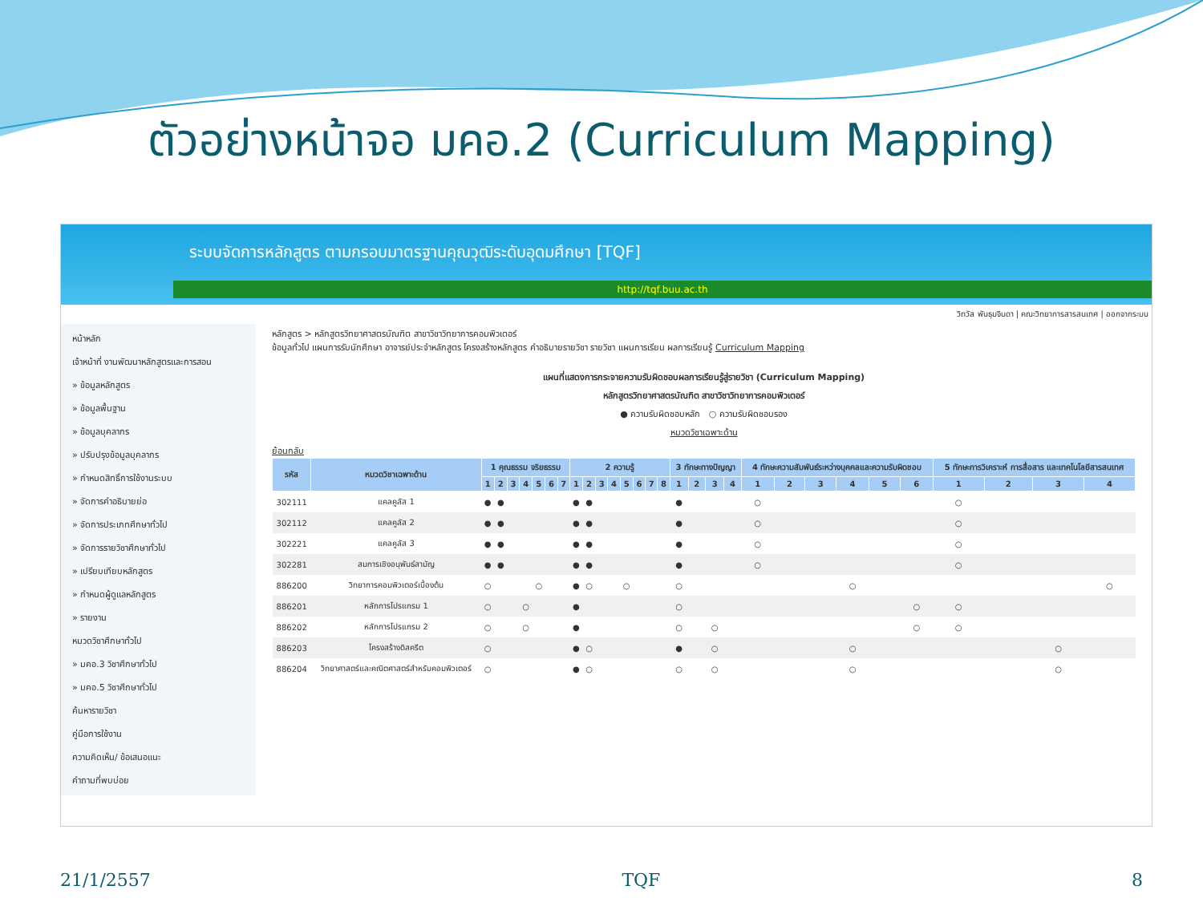ตัวอย่างหน้าจอ มคอ.2 (Curriculum Mapping)
ระบบจัดการหลักสูตร ตามกรอบมาตรฐานคุณวุฒิระดับอุดมศึกษา [TQF]
http://tqf.buu.ac.th
วิทวัส พันธุมจินดา | คณะวิทยาการสารสนเทศ | ออกจากระบบ
หน้าหลัก
เจ้าหน้าที่ งานพัฒนาหลักสูตรและการสอน
» ข้อมูลหลักสูตร
» ข้อมูลพื้นฐาน
» ข้อมูลบุคลากร
» ปรับปรุงข้อมูลบุคลากร
» กำหนดสิทธิ์การใช้งานระบบ
» จัดการคำอธิบายย่อ
» จัดการประเภทศึกษาทั่วไป
» จัดการรายวิชาศึกษาทั่วไป
» เปรียบเทียบหลักสูตร
» กำหนดผู้ดูแลหลักสูตร
» รายงาน
หมวดวิชาศึกษาทั่วไป
» มคอ.3 วิชาศึกษาทั่วไป
» มคอ.5 วิชาศึกษาทั่วไป
ค้นหารายวิชา
คู่มือการใช้งาน
ความคิดเห็น/ ข้อเสนอแนะ
คำถามที่พบบ่อย
หลักสูตร > หลักสูตรวิทยาศาสตรบัณฑิต สาขาวิชาวิทยาการคอมพิวเตอร์
ข้อมูลทั่วไป แผนการรับนักศึกษา อาจารย์ประจำหลักสูตร โครงสร้างหลักสูตร คำอธิบายรายวิชา รายวิชา แผนการเรียน ผลการเรียนรู้ Curriculum Mapping
แผนที่แสดงการกระจายความรับผิดชอบผลการเรียนรู้สู่รายวิชา (Curriculum Mapping)
หลักสูตรวิทยาศาสตรบัณฑิต สาขาวิชาวิทยาการคอมพิวเตอร์
● ความรับผิดชอบหลัก ○ ความรับผิดชอบรอง
หมวดวิชาเฉพาะด้าน
ย้อนกลับ
| รหัส | หมวดวิชาเฉพาะด้าน | 1 คุณธรรม จริยธรรม | | | | | | | 2 ความรู้ | | | | | | | | 3 ทักษะทางปัญญา | | | | 4 ทักษะความสัมพันธ์ระหว่างบุคคลและความรับผิดชอบ | | | | | | 5 ทักษะการวิเคราะห์ การสื่อสาร และเทคโนโลยีสารสนเทศ | | | |
| --- | --- | --- | --- | --- | --- | --- | --- | --- | --- | --- | --- | --- | --- | --- | --- | --- | --- | --- | --- | --- | --- | --- | --- | --- | --- | --- | --- | --- | --- | --- |
| | | 1 | 2 | 3 | 4 | 5 | 6 | 7 | 1 | 2 | 3 | 4 | 5 | 6 | 7 | 8 | 1 | 2 | 3 | 4 | 1 | 2 | 3 | 4 | 5 | 6 | 1 | 2 | 3 | 4 |
| 302111 | แคลคูลัส 1 | ● | ● | | | | | | ● | ● | | | | | | | ● | | | | ○ | | | | | | ○ | | | |
| 302112 | แคลคูลัส 2 | ● | ● | | | | | | ● | ● | | | | | | | ● | | | | ○ | | | | | | ○ | | | |
| 302221 | แคลคูลัส 3 | ● | ● | | | | | | ● | ● | | | | | | | ● | | | | ○ | | | | | | ○ | | | |
| 302281 | สมการเชิงอนุพันธ์สามัญ | ● | ● | | | | | | ● | ● | | | | | | | ● | | | | ○ | | | | | | ○ | | | |
| 886200 | วิทยาการคอมพิวเตอร์เบื้องต้น | ○ | | | | ○ | | | ● | ○ | | | ○ | | | | ○ | | | | | | | ○ | | | | | | ○ |
| 886201 | หลักการโปรแกรม 1 | ○ | | | ○ | | | | ● | | | | | | | | ○ | | | | | | | | | ○ | ○ | | | |
| 886202 | หลักการโปรแกรม 2 | ○ | | | ○ | | | | ● | | | | | | | | ○ | | ○ | | | | | | | ○ | ○ | | | |
| 886203 | โครงสร้างดิสครีต | ○ | | | | | | | ● | ○ | | | | | | | ● | | ○ | | | | | ○ | | | | | ○ | |
| 886204 | วิทยาศาสตร์และคณิตศาสตร์สำหรับคอมพิวเตอร์ | ○ | | | | | | | ● | ○ | | | | | | | ○ | | ○ | | | | | ○ | | | | | ○ | |
21/1/2557 TQF 8